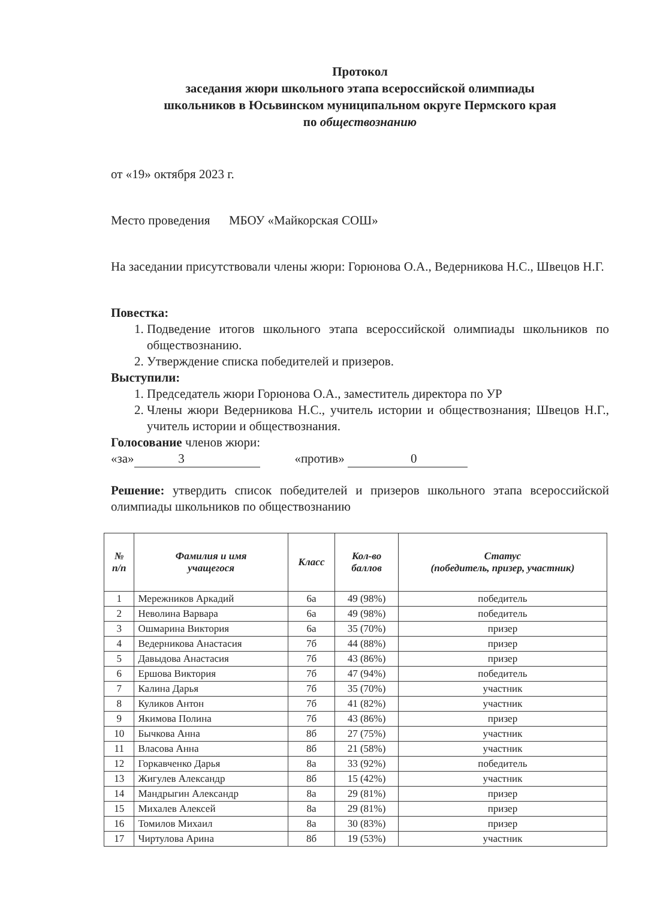Протокол
заседания жюри школьного этапа всероссийской олимпиады
школьников в Юсьвинском муниципальном округе Пермского края
по обществознанию
от «19» октября 2023 г.
Место проведения МБОУ «Майкорская СОШ»
На заседании присутствовали члены жюри: Горюнова О.А., Ведерникова Н.С., Швецов Н.Г.
Повестка:
1. Подведение итогов школьного этапа всероссийской олимпиады школьников по обществознанию.
2. Утверждение списка победителей и призеров.
Выступили:
1. Председатель жюри Горюнова О.А., заместитель директора по УР
2. Члены жюри Ведерникова Н.С., учитель истории и обществознания; Швецов Н.Г., учитель истории и обществознания.
Голосование членов жюри:
«за» 3 «против» 0
Решение: утвердить список победителей и призеров школьного этапа всероссийской олимпиады школьников по обществознанию
| № п/п | Фамилия и имя учащегося | Класс | Кол-во баллов | Статус (победитель, призер, участник) |
| --- | --- | --- | --- | --- |
| 1 | Мережников Аркадий | 6а | 49 (98%) | победитель |
| 2 | Неволина Варвара | 6а | 49 (98%) | победитель |
| 3 | Ошмарина Виктория | 6а | 35 (70%) | призер |
| 4 | Ведерникова Анастасия | 7б | 44 (88%) | призер |
| 5 | Давыдова Анастасия | 7б | 43 (86%) | призер |
| 6 | Ершова Виктория | 7б | 47 (94%) | победитель |
| 7 | Калина Дарья | 7б | 35 (70%) | участник |
| 8 | Куликов Антон | 7б | 41 (82%) | участник |
| 9 | Якимова Полина | 7б | 43 (86%) | призер |
| 10 | Бычкова Анна | 8б | 27 (75%) | участник |
| 11 | Власова Анна | 8б | 21 (58%) | участник |
| 12 | Горкавченко Дарья | 8а | 33 (92%) | победитель |
| 13 | Жигулев Александр | 8б | 15 (42%) | участник |
| 14 | Мандрыгин Александр | 8а | 29 (81%) | призер |
| 15 | Михалев Алексей | 8а | 29 (81%) | призер |
| 16 | Томилов Михаил | 8а | 30 (83%) | призер |
| 17 | Чиртулова Арина | 8б | 19 (53%) | участник |